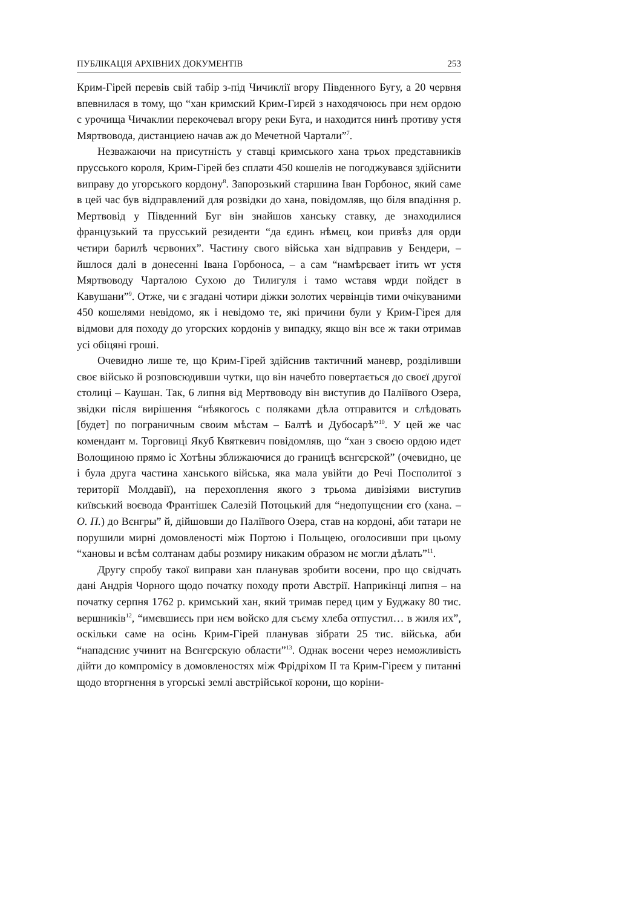ПУБЛІКАЦІЯ АРХІВНИХ ДОКУМЕНТІВ 253
Крим-Гірей перевів свій табір з-під Чичиклії вгору Південного Бугу, а 20 червня впевнилася в тому, що “хан кримский Крим-Гирєй з находячоюсь при нєм ордою с урочища Чичаклии перекочевал вгору реки Буга, и находится нинѣ противу устя Мяртвовода, дистанциею начав аж до Мечетной Чартали”<sup>7</sup>.
Незважаючи на присутність у ставці кримського хана трьох представників прусського короля, Крим-Гірей без сплати 450 кошелів не погоджувався здійснити виправу до угорського кордону<sup>8</sup>. Запорозький старшина Іван Горбонос, який саме в цей час був відправлений для розвідки до хана, повідомляв, що біля впадіння р. Мертвовід у Південний Буг він знайшов ханську ставку, де знаходилися французький та прусський резиденти “да єдинъ нѣмєц, кои привѣз для орди чєтири барилѣ чєрвоних”. Частину свого війська хан відправив у Бендери, – йшлося далі в донесенні Івана Горбоноса, – а сам “намѣрєвает ітить ѡт устя Мяртвоводу Чарталою Сухою до Тилигуля і тамо ѡставя ѡрди пойдєт в Кавушани”<sup>9</sup>. Отже, чи є згадані чотири діжки золотих червінців тими очікуваними 450 кошелями невідомо, як і невідомо те, які причини були у Крим-Гірея для відмови для походу до угорских кордонів у випадку, якщо він все ж таки отримав усі обіцяні гроші.
Очевидно лише те, що Крим-Гірей здійснив тактичний маневр, розділивши своє військо й розповсюдивши чутки, що він начебто повертається до своєї другої столиці – Каушан. Так, 6 липня від Мертвоводу він виступив до Паліївого Озера, звідки після вирішення “нѣякогось с поляками дѣла отправится и слѣдовать [будет] по пограничным своим мѣстам – Балтѣ и Дубосарѣ”<sup>10</sup>. У цей же час комендант м. Торговиці Якуб Квяткевич повідомляв, що “хан з своєю ордою идет Волощиною прямо іс Хотѣны зближаючися до границѣ вєнгєрской” (очевидно, це і була друга частина ханського війська, яка мала увійти до Речі Посполитої з території Молдавії), на перехоплення якого з трьома дивізіями виступив київський воєвода Франтішек Салезій Потоцький для “недопущєнии єго (хана. – О. П.) до Вєнгры” й, дійшовши до Паліївого Озера, став на кордоні, аби татари не порушили мирні домовленості між Портою і Польщею, оголосивши при цьому “хановы и всѣм солтанам дабы розмиру никаким образом нє могли дѣлать”<sup>11</sup>.
Другу спробу такої виправи хан планував зробити восени, про що свідчать дані Андрія Чорного щодо початку походу проти Австрії. Наприкінці липня – на початку серпня 1762 р. кримський хан, який тримав перед цим у Буджаку 80 тис. вершників<sup>12</sup>, “имєвшиєсь при нєм войско для съєму хлєба отпустил… в жиля их”, оскільки саме на осінь Крим-Гірей планував зібрати 25 тис. війська, аби “нападєниє учинит на Вєнгєрскую области”<sup>13</sup>. Однак восени через неможливість дійти до компромісу в домовленостях між Фрідріхом II та Крим-Гіреєм у питанні щодо вторгнення в угорські землі австрійської корони, що коріни-